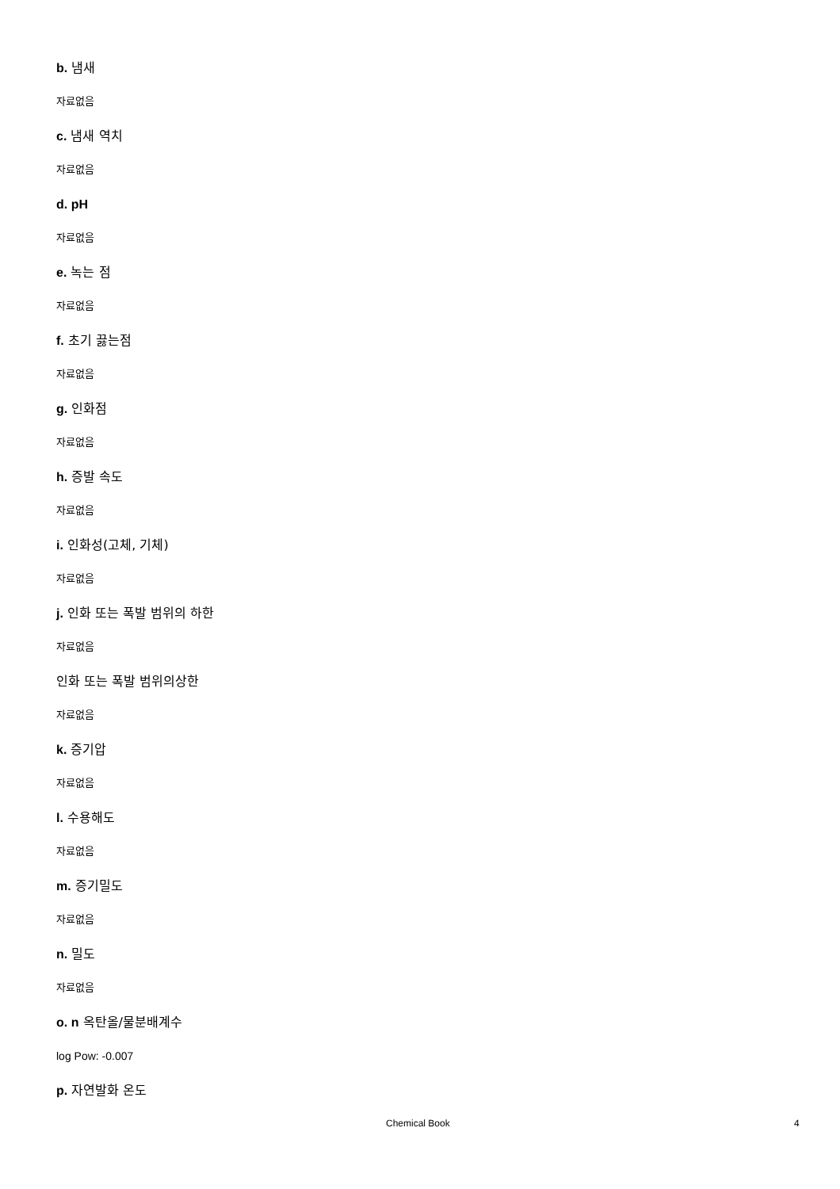b. 냄새
자료없음
c. 냄새 역치
자료없음
d. pH
자료없음
e. 녹는 점
자료없음
f. 초기 끓는점
자료없음
g. 인화점
자료없음
h. 증발 속도
자료없음
i. 인화성(고체, 기체)
자료없음
j. 인화 또는 폭발 범위의 하한
자료없음
인화 또는 폭발 범위의상한
자료없음
k. 증기압
자료없음
l. 수용해도
자료없음
m. 증기밀도
자료없음
n. 밀도
자료없음
o. n 옥탄올/물분배계수
log Pow: -0.007
p. 자연발화 온도
Chemical Book 4